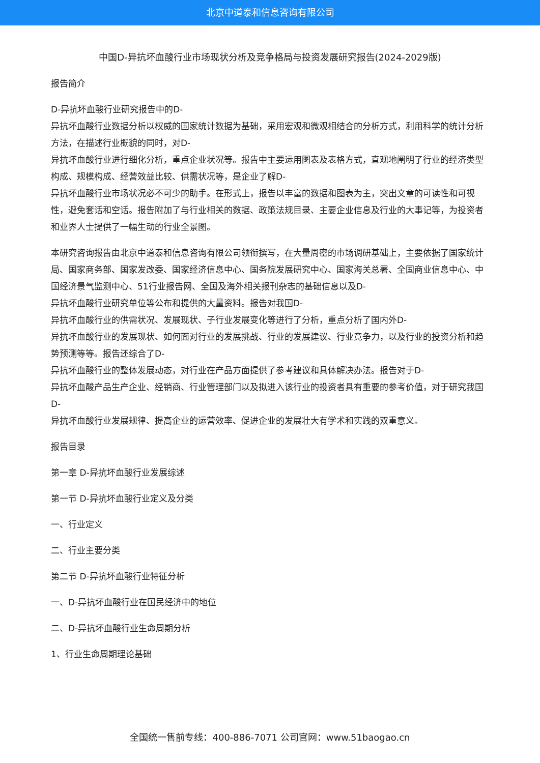北京中道泰和信息咨询有限公司
中国D-异抗坏血酸行业市场现状分析及竞争格局与投资发展研究报告(2024-2029版)
报告简介
D-异抗坏血酸行业研究报告中的D-
异抗坏血酸行业数据分析以权威的国家统计数据为基础，采用宏观和微观相结合的分析方式，利用科学的统计分析方法，在描述行业概貌的同时，对D-
异抗坏血酸行业进行细化分析，重点企业状况等。报告中主要运用图表及表格方式，直观地阐明了行业的经济类型构成、规模构成、经营效益比较、供需状况等，是企业了解D-
异抗坏血酸行业市场状况必不可少的助手。在形式上，报告以丰富的数据和图表为主，突出文章的可读性和可视性，避免套话和空话。报告附加了与行业相关的数据、政策法规目录、主要企业信息及行业的大事记等，为投资者和业界人士提供了一幅生动的行业全景图。
本研究咨询报告由北京中道泰和信息咨询有限公司领衔撰写，在大量周密的市场调研基础上，主要依据了国家统计局、国家商务部、国家发改委、国家经济信息中心、国务院发展研究中心、国家海关总署、全国商业信息中心、中国经济景气监测中心、51行业报告网、全国及海外相关报刊杂志的基础信息以及D-
异抗坏血酸行业研究单位等公布和提供的大量资料。报告对我国D-
异抗坏血酸行业的供需状况、发展现状、子行业发展变化等进行了分析，重点分析了国内外D-
异抗坏血酸行业的发展现状、如何面对行业的发展挑战、行业的发展建议、行业竞争力，以及行业的投资分析和趋势预测等等。报告还综合了D-
异抗坏血酸行业的整体发展动态，对行业在产品方面提供了参考建议和具体解决办法。报告对于D-
异抗坏血酸产品生产企业、经销商、行业管理部门以及拟进入该行业的投资者具有重要的参考价值，对于研究我国D-
异抗坏血酸行业发展规律、提高企业的运营效率、促进企业的发展壮大有学术和实践的双重意义。
报告目录
第一章 D-异抗坏血酸行业发展综述
第一节 D-异抗坏血酸行业定义及分类
一、行业定义
二、行业主要分类
第二节 D-异抗坏血酸行业特征分析
一、D-异抗坏血酸行业在国民经济中的地位
二、D-异抗坏血酸行业生命周期分析
1、行业生命周期理论基础
全国统一售前专线：400-886-7071 公司官网：www.51baogao.cn